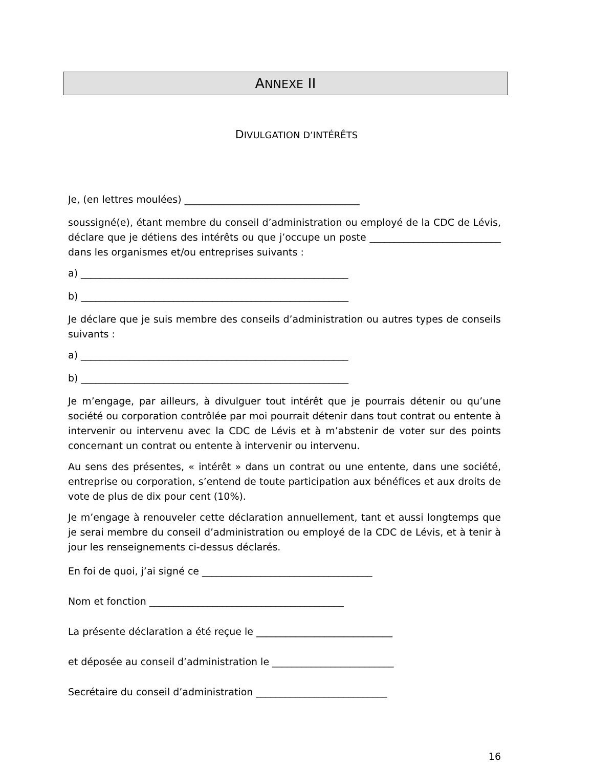ANNEXE II
DIVULGATION D’INTÉRÊTS
Je, (en lettres moulées) ____________________________________
soussigné(e), étant membre du conseil d’administration ou employé de la CDC de Lévis, déclare que je détiens des intérêts ou que j’occupe un poste ___________________________ dans les organismes et/ou entreprises suivants :
a) _______________________________________________________
b) _______________________________________________________
Je déclare que je suis membre des conseils d’administration ou autres types de conseils suivants :
a) _______________________________________________________
b) _______________________________________________________
Je m’engage, par ailleurs, à divulguer tout intérêt que je pourrais détenir ou qu’une société ou corporation contrôlée par moi pourrait détenir dans tout contrat ou entente à intervenir ou intervenu avec la CDC de Lévis et à m’abstenir de voter sur des points concernant un contrat ou entente à intervenir ou intervenu.
Au sens des présentes, « intérêt » dans un contrat ou une entente, dans une société, entreprise ou corporation, s’entend de toute participation aux bénéfices et aux droits de vote de plus de dix pour cent (10%).
Je m’engage à renouveler cette déclaration annuellement, tant et aussi longtemps que je serai membre du conseil d’administration ou employé de la CDC de Lévis, et à tenir à jour les renseignements ci-dessus déclarés.
En foi de quoi, j’ai signé ce ___________________________________
Nom et fonction ________________________________________
La présente déclaration a été reçue le ____________________________
et déposée au conseil d’administration le _________________________
Secrétaire du conseil d’administration ___________________________
16